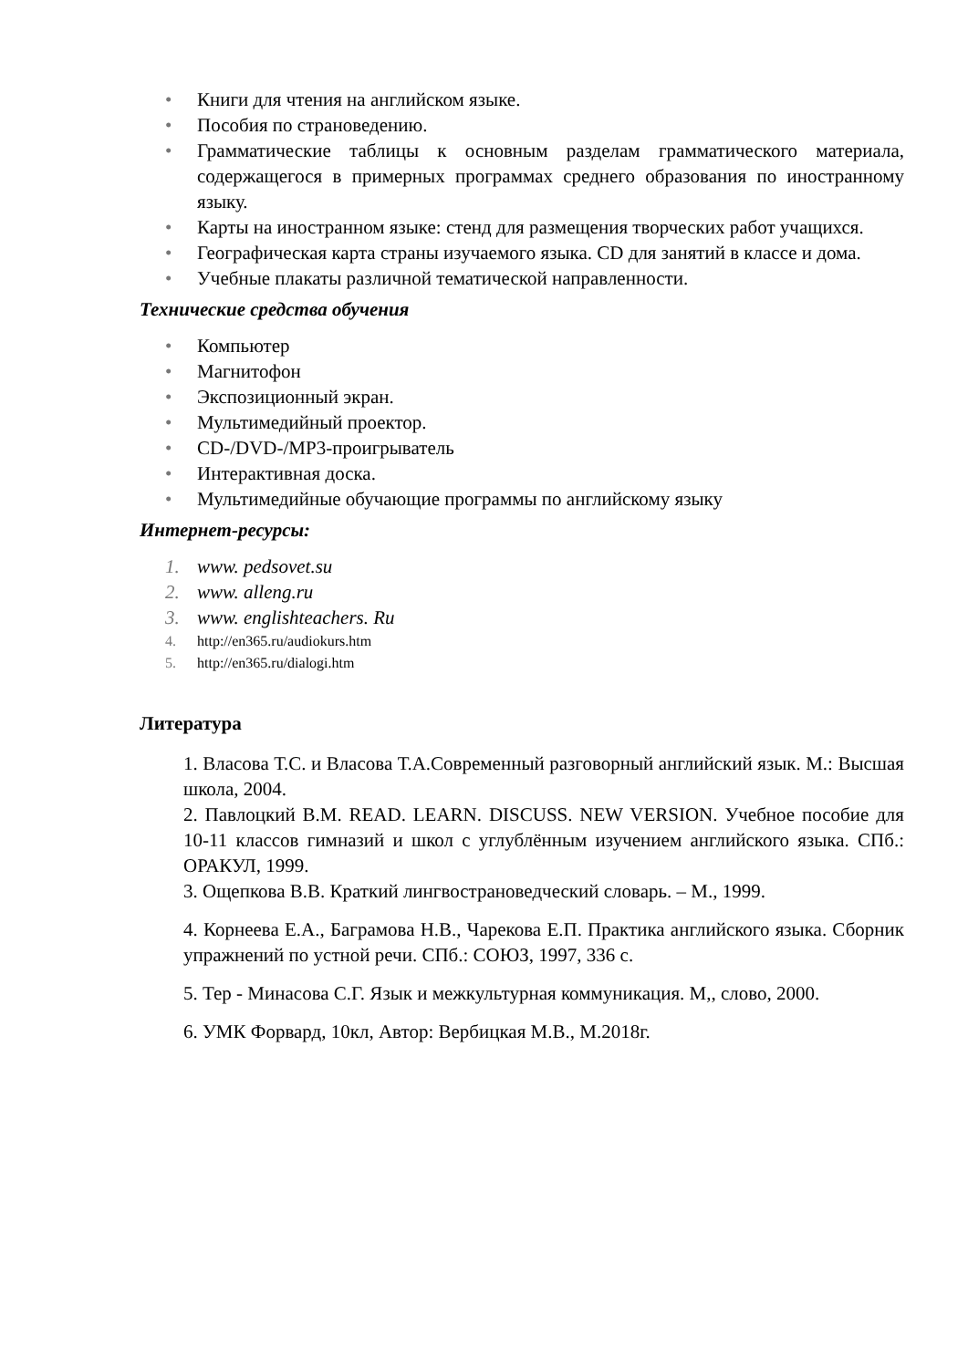• Книги для чтения на английском языке.
• Пособия по страноведению.
• Грамматические таблицы к основным разделам грамматического материала, содержащегося в примерных программах среднего образования по иностранному языку.
• Карты на иностранном языке: стенд для размещения творческих работ учащихся.
• Географическая карта страны изучаемого языка. CD для занятий в классе и дома.
• Учебные плакаты различной тематической направленности.
Технические средства обучения
• Компьютер
• Магнитофон
• Экспозиционный экран.
• Мультимедийный проектор.
• CD-/DVD-/MP3-проигрыватель
• Интерактивная доска.
• Мультимедийные обучающие программы по английскому языку
Интернет-ресурсы:
1. www. pedsovet.su
2. www. alleng.ru
3. www. englishteachers. Ru
4. http://en365.ru/audiokurs.htm
5. http://en365.ru/dialogi.htm
Литература
1. Власова Т.С. и Власова Т.А.Современный разговорный английский язык. М.: Высшая школа, 2004.
2. Павлоцкий В.М. READ. LEARN. DISCUSS. NEW VERSION. Учебное пособие для 10-11 классов гимназий и школ с углублённым изучением английского языка. СПб.: ОРАКУЛ, 1999.
3. Ощепкова В.В. Краткий лингвострановедческий словарь. – М., 1999.
4. Корнеева Е.А., Баграмова Н.В., Чарекова Е.П. Практика английского языка. Сборник упражнений по устной речи. СПб.: СОЮЗ, 1997, 336 с.
5. Тер - Минасова С.Г. Язык и межкультурная коммуникация. М,, слово, 2000.
6. УМК Форвард, 10кл, Автор: Вербицкая М.В., М.2018г.